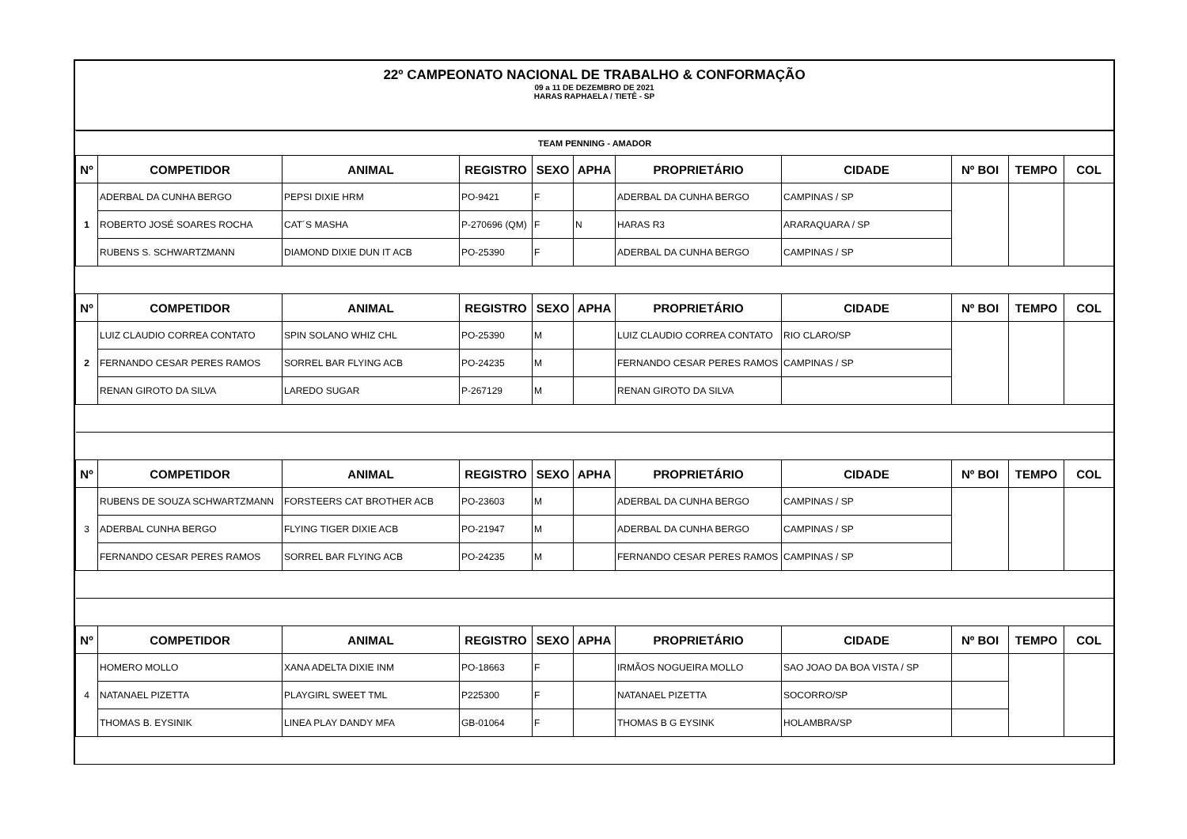22º CAMPEONATO NACIONAL DE TRABALHO & CONFORMAÇÃO
09 a 11 DE DEZEMBRO DE 2021
HARAS RAPHAELA / TIETÊ - SP
| TEAM PENNING - AMADOR | | | | | | | | | | |
| Nº | COMPETIDOR | ANIMAL | REGISTRO | SEXO | APHA | PROPRIETÁRIO | CIDADE | Nº BOI | TEMPO | COL |
| 1 | ADERBAL DA CUNHA BERGO | PEPSI DIXIE HRM | PO-9421 | F | | ADERBAL DA CUNHA BERGO | CAMPINAS / SP | | | |
| | ROBERTO JOSÉ SOARES ROCHA | CAT´S MASHA | P-270696 (QM) | F | N | HARAS R3 | ARARAQUARA / SP | | | |
| | RUBENS S. SCHWARTZMANN | DIAMOND DIXIE DUN IT ACB | PO-25390 | F | | ADERBAL DA CUNHA BERGO | CAMPINAS / SP | | | |
| Nº | COMPETIDOR | ANIMAL | REGISTRO | SEXO | APHA | PROPRIETÁRIO | CIDADE | Nº BOI | TEMPO | COL |
| 2 | LUIZ CLAUDIO CORREA CONTATO | SPIN SOLANO WHIZ CHL | PO-25390 | M | | LUIZ CLAUDIO CORREA CONTATO | RIO CLARO/SP | | | |
| | FERNANDO CESAR PERES RAMOS | SORREL BAR FLYING ACB | PO-24235 | M | | FERNANDO CESAR PERES RAMOS | CAMPINAS / SP | | | |
| | RENAN GIROTO DA SILVA | LAREDO SUGAR | P-267129 | M | | RENAN GIROTO DA SILVA | | | | |
| Nº | COMPETIDOR | ANIMAL | REGISTRO | SEXO | APHA | PROPRIETÁRIO | CIDADE | Nº BOI | TEMPO | COL |
| 3 | RUBENS DE SOUZA SCHWARTZMANN | FORSTEERS CAT BROTHER ACB | PO-23603 | M | | ADERBAL DA CUNHA BERGO | CAMPINAS / SP | | | |
| | ADERBAL CUNHA BERGO | FLYING TIGER DIXIE ACB | PO-21947 | M | | ADERBAL DA CUNHA BERGO | CAMPINAS / SP | | | |
| | FERNANDO CESAR PERES RAMOS | SORREL BAR FLYING ACB | PO-24235 | M | | FERNANDO CESAR PERES RAMOS | CAMPINAS / SP | | | |
| Nº | COMPETIDOR | ANIMAL | REGISTRO | SEXO | APHA | PROPRIETÁRIO | CIDADE | Nº BOI | TEMPO | COL |
| 4 | HOMERO MOLLO | XANA ADELTA DIXIE INM | PO-18663 | F | | IRMÃOS NOGUEIRA MOLLO | SAO JOAO DA BOA VISTA / SP | | | |
| | NATANAEL PIZETTA | PLAYGIRL SWEET TML | P225300 | F | | NATANAEL PIZETTA | SOCORRO/SP | | | |
| | THOMAS B. EYSINIK | LINEA PLAY DANDY MFA | GB-01064 | F | | THOMAS B G EYSINK | HOLAMBRA/SP | | | |